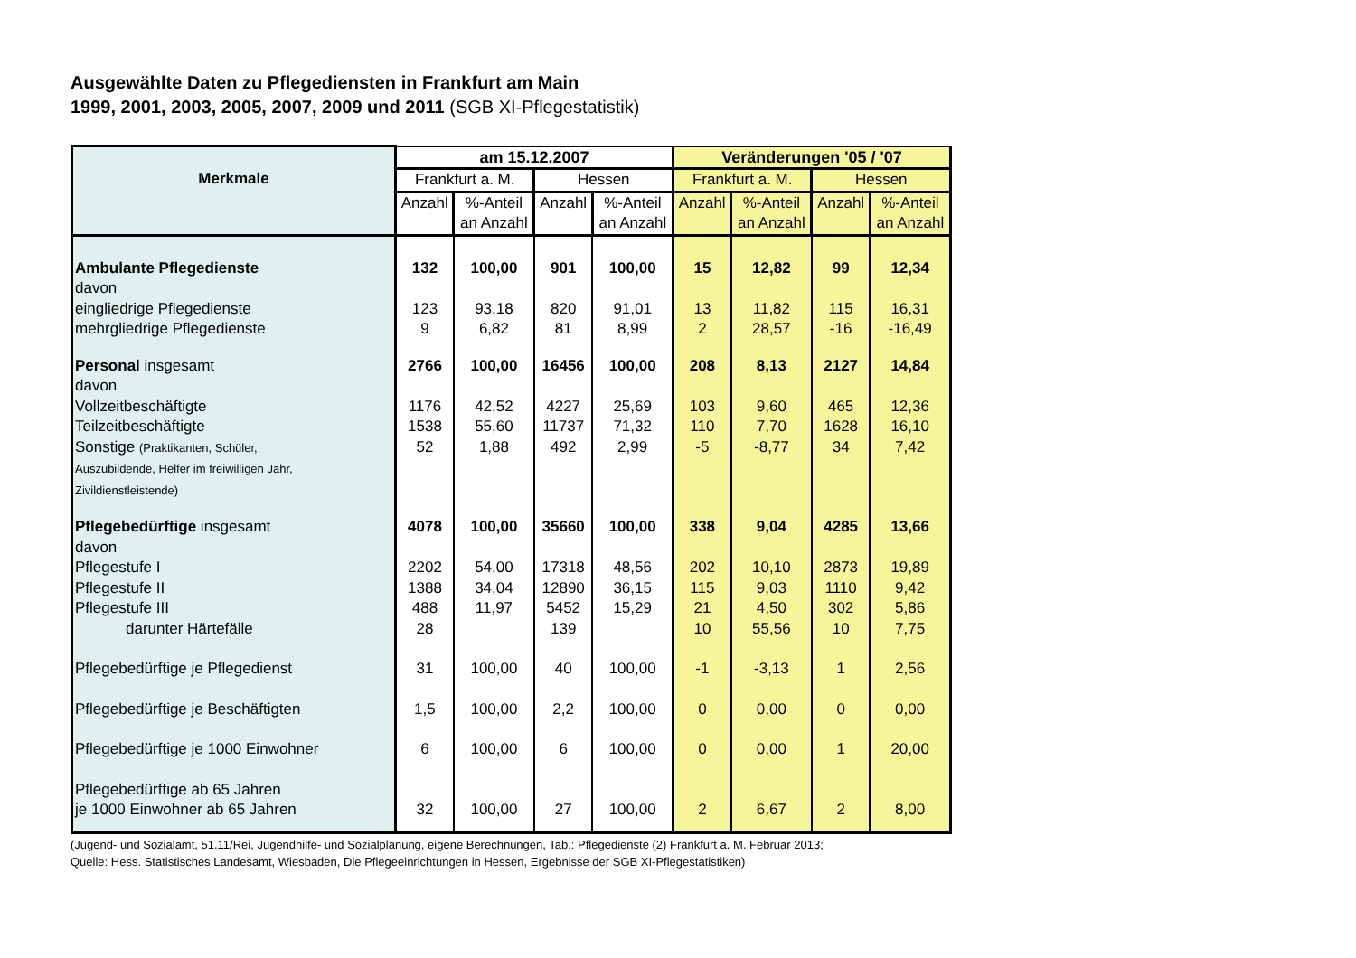Ausgewählte Daten zu Pflegediensten in Frankfurt am Main
1999, 2001, 2003, 2005, 2007, 2009 und 2011 (SGB XI-Pflegestatistik)
| Merkmale | am 15.12.2007 | | | | Veränderungen '05 / '07 | | | |
| --- | --- | --- | --- | --- | --- | --- | --- | --- |
| | Frankfurt a. M. | | Hessen | | Frankfurt a. M. | | Hessen | |
| | Anzahl | %-Anteil an Anzahl | Anzahl | %-Anteil an Anzahl | Anzahl | %-Anteil an Anzahl | Anzahl | %-Anteil an Anzahl |
| Ambulante Pflegedienste | 132 | 100,00 | 901 | 100,00 | 15 | 12,82 | 99 | 12,34 |
| davon | | | | | | | | |
| eingliedrige Pflegedienste | 123 | 93,18 | 820 | 91,01 | 13 | 11,82 | 115 | 16,31 |
| mehrgliedrige Pflegedienste | 9 | 6,82 | 81 | 8,99 | 2 | 28,57 | -16 | -16,49 |
| Personal insgesamt | 2766 | 100,00 | 16456 | 100,00 | 208 | 8,13 | 2127 | 14,84 |
| davon | | | | | | | | |
| Vollzeitbeschäftigte | 1176 | 42,52 | 4227 | 25,69 | 103 | 9,60 | 465 | 12,36 |
| Teilzeitbeschäftigte | 1538 | 55,60 | 11737 | 71,32 | 110 | 7,70 | 1628 | 16,10 |
| Sonstige (Praktikanten, Schüler, Auszubildende, Helfer im freiwilligen Jahr, Zivildienstleistende) | 52 | 1,88 | 492 | 2,99 | -5 | -8,77 | 34 | 7,42 |
| Pflegebedürftige insgesamt | 4078 | 100,00 | 35660 | 100,00 | 338 | 9,04 | 4285 | 13,66 |
| davon | | | | | | | | |
| Pflegestufe I | 2202 | 54,00 | 17318 | 48,56 | 202 | 10,10 | 2873 | 19,89 |
| Pflegestufe II | 1388 | 34,04 | 12890 | 36,15 | 115 | 9,03 | 1110 | 9,42 |
| Pflegestufe III | 488 | 11,97 | 5452 | 15,29 | 21 | 4,50 | 302 | 5,86 |
| darunter Härtefälle | 28 | | 139 | | 10 | 55,56 | 10 | 7,75 |
| Pflegebedürftige je Pflegedienst | 31 | 100,00 | 40 | 100,00 | -1 | -3,13 | 1 | 2,56 |
| Pflegebedürftige je Beschäftigten | 1,5 | 100,00 | 2,2 | 100,00 | 0 | 0,00 | 0 | 0,00 |
| Pflegebedürftige je 1000 Einwohner | 6 | 100,00 | 6 | 100,00 | 0 | 0,00 | 1 | 20,00 |
| Pflegebedürftige ab 65 Jahren je 1000 Einwohner ab 65 Jahren | 32 | 100,00 | 27 | 100,00 | 2 | 6,67 | 2 | 8,00 |
(Jugend- und Sozialamt, 51.11/Rei, Jugendhilfe- und Sozialplanung, eigene Berechnungen, Tab.: Pflegedienste (2) Frankfurt a. M. Februar 2013;
Quelle: Hess. Statistisches Landesamt, Wiesbaden, Die Pflegeeinrichtungen in Hessen, Ergebnisse der SGB XI-Pflegestatistiken)